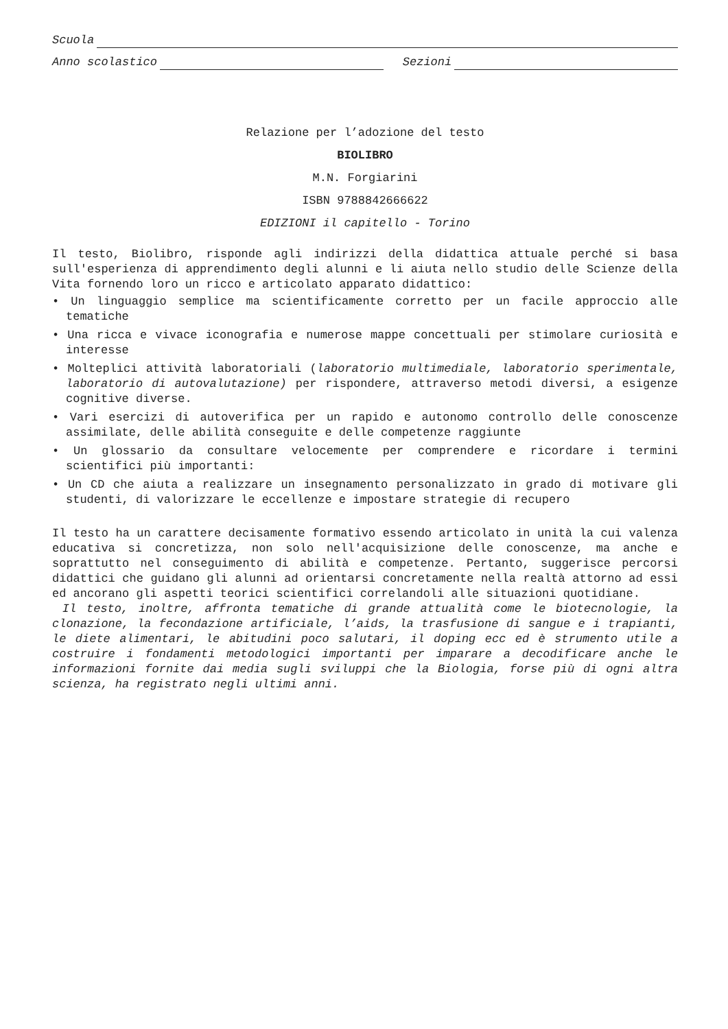Scuola
Anno scolastico Sezioni
Relazione per l’adozione del testo
BIOLIBRO
M.N. Forgiarini
ISBN 9788842666622
EDIZIONI il capitello - Torino
Il testo, Biolibro, risponde agli indirizzi della didattica attuale perché si basa sull'esperienza di apprendimento degli alunni e li aiuta nello studio delle Scienze della Vita fornendo loro un ricco e articolato apparato didattico:
• Un linguaggio semplice ma scientificamente corretto per un facile approccio alle tematiche
• Una ricca e vivace iconografia e numerose mappe concettuali per stimolare curiosità e interesse
• Molteplici attività laboratoriali (laboratorio multimediale, laboratorio sperimentale, laboratorio di autovalutazione) per rispondere, attraverso metodi diversi, a esigenze cognitive diverse.
• Vari esercizi di autoverifica per un rapido e autonomo controllo delle conoscenze assimilate, delle abilità conseguite e delle competenze raggiunte
• Un glossario da consultare velocemente per comprendere e ricordare i termini scientifici più importanti:
• Un CD che aiuta a realizzare un insegnamento personalizzato in grado di motivare gli studenti, di valorizzare le eccellenze e impostare strategie di recupero
Il testo ha un carattere decisamente formativo essendo articolato in unità la cui valenza educativa si concretizza, non solo nell'acquisizione delle conoscenze, ma anche e soprattutto nel conseguimento di abilità e competenze. Pertanto, suggerisce percorsi didattici che guidano gli alunni ad orientarsi concretamente nella realtà attorno ad essi ed ancorano gli aspetti teorici scientifici correlandoli alle situazioni quotidiane.
Il testo, inoltre, affronta tematiche di grande attualità come le biotecnologie, la clonazione, la fecondazione artificiale, l’aids, la trasfusione di sangue e i trapianti, le diete alimentari, le abitudini poco salutari, il doping ecc ed è strumento utile a costruire i fondamenti metodologici importanti per imparare a decodificare anche le informazioni fornite dai media sugli sviluppi che la Biologia, forse più di ogni altra scienza, ha registrato negli ultimi anni.